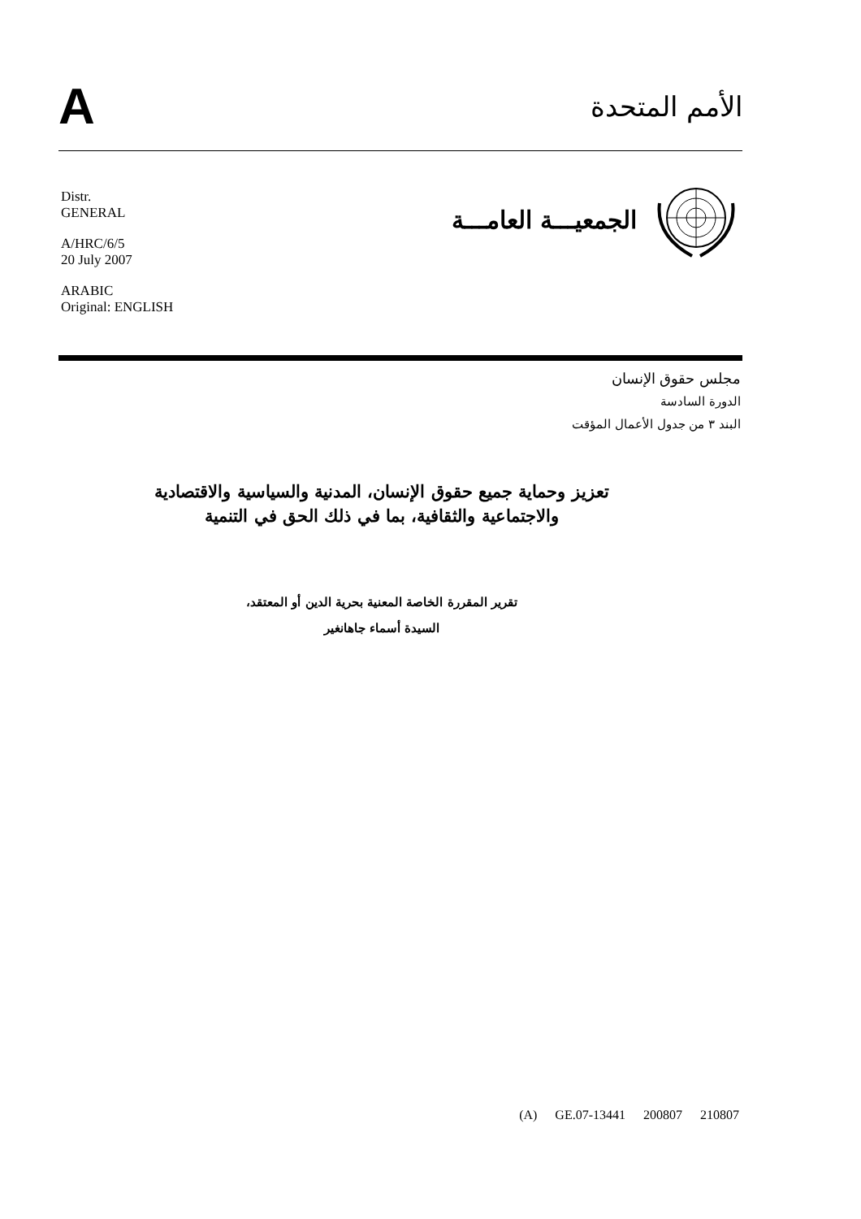A
الأمم المتحدة
Distr.
GENERAL
A/HRC/6/5
20 July 2007
ARABIC
Original: ENGLISH
الجمعيـــة العامـــة
مجلس حقوق الإنسان
الدورة السادسة
البند ٣ من جدول الأعمال المؤقت
تعزيز وحماية جميع حقوق الإنسان، المدنية والسياسية والاقتصادية
والاجتماعية والثقافية، بما في ذلك الحق في التنمية
تقرير المقررة الخاصة المعنية بحرية الدين أو المعتقد،
السيدة أسماء جاهانغير
(A) GE.07-13441 200807 210807